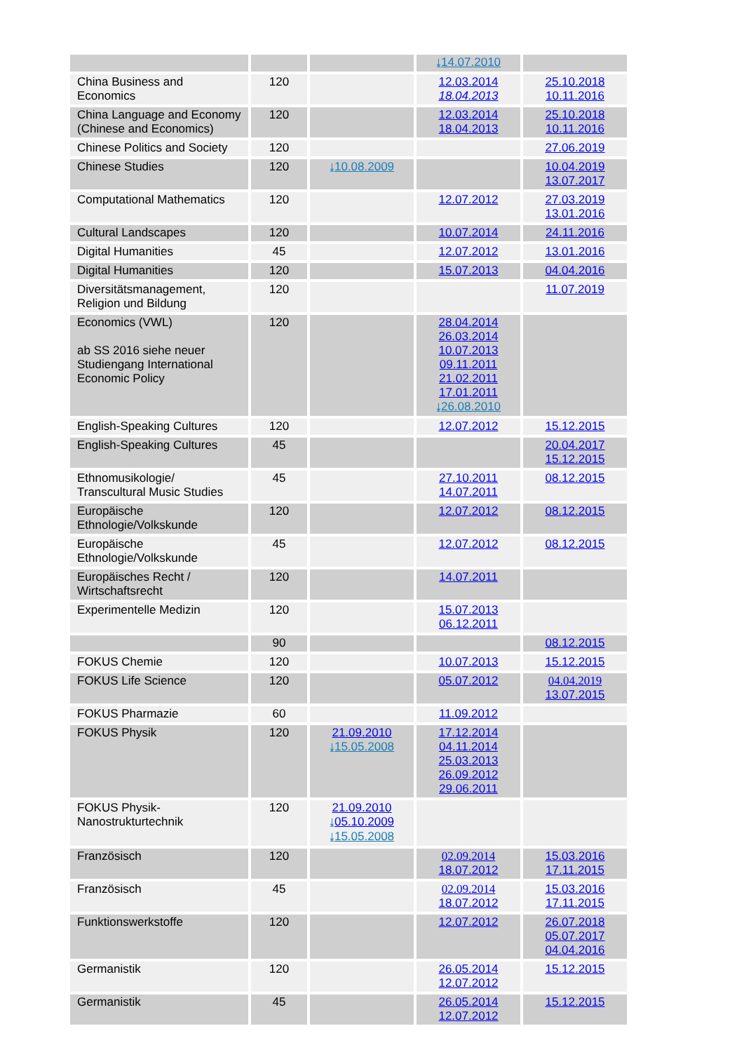| | | | ⤓ 14.07.2010 | |
| China Business and Economics | 120 | | 12.03.2014 18.04.2013 | 25.10.2018 10.11.2016 |
| China Language and Economy (Chinese and Economics) | 120 | | 12.03.2014 18.04.2013 | 25.10.2018 10.11.2016 |
| Chinese Politics and Society | 120 | | | 27.06.2019 |
| Chinese Studies | 120 | ⤓ 10.08.2009 | | 10.04.2019 13.07.2017 |
| Computational Mathematics | 120 | | 12.07.2012 | 27.03.2019 13.01.2016 |
| Cultural Landscapes | 120 | | 10.07.2014 | 24.11.2016 |
| Digital Humanities | 45 | | 12.07.2012 | 13.01.2016 |
| Digital Humanities | 120 | | 15.07.2013 | 04.04.2016 |
| Diversitätsmanagement, Religion und Bildung | 120 | | | 11.07.2019 |
| Economics (VWL) ab SS 2016 siehe neuer Studiengang International Economic Policy | 120 | | 28.04.2014 26.03.2014 10.07.2013 09.11.2011 21.02.2011 17.01.2011 ⤓ 26.08.2010 | |
| English-Speaking Cultures | 120 | | 12.07.2012 | 15.12.2015 |
| English-Speaking Cultures | 45 | | | 20.04.2017 15.12.2015 |
| Ethnomusikologie/ Transcultural Music Studies | 45 | | 27.10.2011 14.07.2011 | 08.12.2015 |
| Europäische Ethnologie/Volkskunde | 120 | | 12.07.2012 | 08.12.2015 |
| Europäische Ethnologie/Volkskunde | 45 | | 12.07.2012 | 08.12.2015 |
| Europäisches Recht / Wirtschaftsrecht | 120 | | 14.07.2011 | |
| Experimentelle Medizin | 120 | | 15.07.2013 06.12.2011 | |
| | 90 | | | 08.12.2015 |
| FOKUS Chemie | 120 | | 10.07.2013 | 15.12.2015 |
| FOKUS Life Science | 120 | | 05.07.2012 | 04.04.2019 13.07.2015 |
| FOKUS Pharmazie | 60 | | 11.09.2012 | |
| FOKUS Physik | 120 | 21.09.2010 ⤓ 15.05.2008 | 17.12.2014 04.11.2014 25.03.2013 26.09.2012 29.06.2011 | |
| FOKUS Physik-Nanostrukturtechnik | 120 | 21.09.2010 ⤓ 05.10.2009 ⤓ 15.05.2008 | | |
| Französisch | 120 | | 02.09.2014 18.07.2012 | 15.03.2016 17.11.2015 |
| Französisch | 45 | | 02.09.2014 18.07.2012 | 15.03.2016 17.11.2015 |
| Funktionswerkstoffe | 120 | | 12.07.2012 | 26.07.2018 05.07.2017 04.04.2016 |
| Germanistik | 120 | | 26.05.2014 12.07.2012 | 15.12.2015 |
| Germanistik | 45 | | 26.05.2014 12.07.2012 | 15.12.2015 |